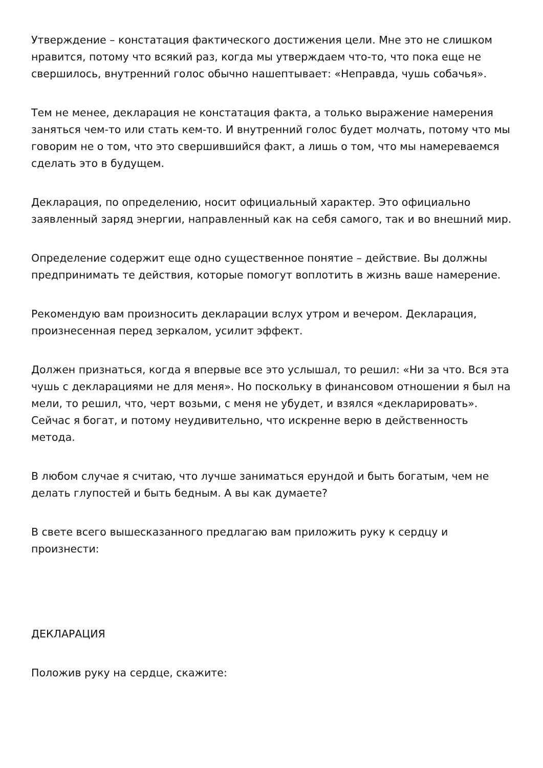Утверждение – констатация фактического достижения цели. Мне это не слишком нравится, потому что всякий раз, когда мы утверждаем что-то, что пока еще не свершилось, внутренний голос обычно нашептывает: «Неправда, чушь собачья».
Тем не менее, декларация не констатация факта, а только выражение намерения заняться чем-то или стать кем-то. И внутренний голос будет молчать, потому что мы говорим не о том, что это свершившийся факт, а лишь о том, что мы намереваемся сделать это в будущем.
Декларация, по определению, носит официальный характер. Это официально заявленный заряд энергии, направленный как на себя самого, так и во внешний мир.
Определение содержит еще одно существенное понятие – действие. Вы должны предпринимать те действия, которые помогут воплотить в жизнь ваше намерение.
Рекомендую вам произносить декларации вслух утром и вечером. Декларация, произнесенная перед зеркалом, усилит эффект.
Должен признаться, когда я впервые все это услышал, то решил: «Ни за что. Вся эта чушь с декларациями не для меня». Но поскольку в финансовом отношении я был на мели, то решил, что, черт возьми, с меня не убудет, и взялся «декларировать». Сейчас я богат, и потому неудивительно, что искренне верю в действенность метода.
В любом случае я считаю, что лучше заниматься ерундой и быть богатым, чем не делать глупостей и быть бедным. А вы как думаете?
В свете всего вышесказанного предлагаю вам приложить руку к сердцу и произнести:
ДЕКЛАРАЦИЯ
Положив руку на сердце, скажите: